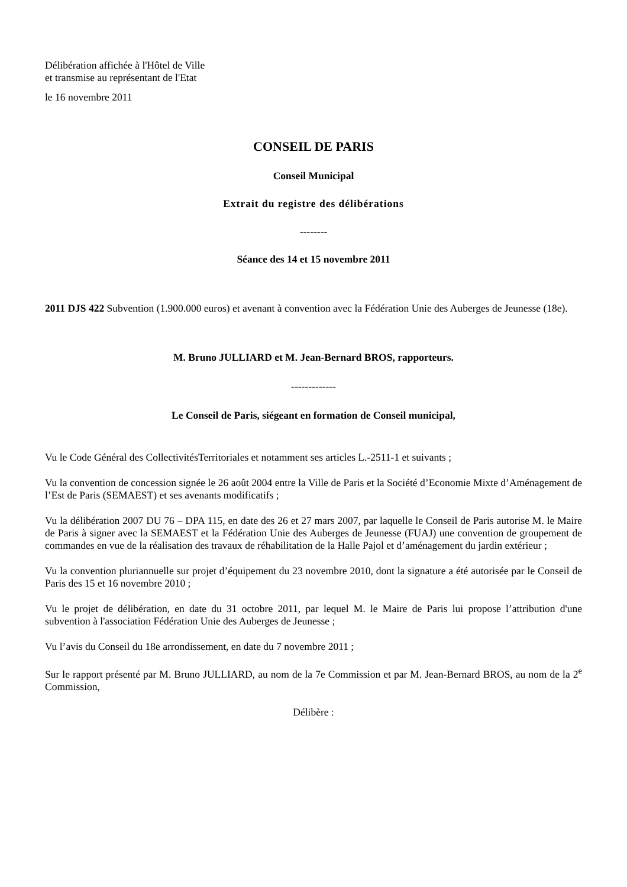Délibération affichée à l'Hôtel de Ville
et transmise au représentant de l'Etat
le 16 novembre 2011
CONSEIL DE PARIS
Conseil Municipal
Extrait du registre des délibérations
--------
Séance des 14 et 15 novembre 2011
2011 DJS 422 Subvention (1.900.000 euros) et avenant à convention avec la Fédération Unie des Auberges de Jeunesse (18e).
M. Bruno JULLIARD et M. Jean-Bernard BROS, rapporteurs.
-------------
Le Conseil de Paris, siégeant en formation de Conseil municipal,
Vu le Code Général des CollectivitésTerritoriales et notamment ses articles L.-2511-1 et suivants ;
Vu la convention de concession signée le 26 août 2004 entre la Ville de Paris et la Société d’Economie Mixte d’Aménagement de l’Est de Paris (SEMAEST) et ses avenants modificatifs ;
Vu la délibération 2007 DU 76 – DPA 115, en date des 26 et 27 mars 2007, par laquelle le Conseil de Paris autorise M. le Maire de Paris à signer avec la SEMAEST et la Fédération Unie des Auberges de Jeunesse (FUAJ) une convention de groupement de commandes en vue de la réalisation des travaux de réhabilitation de la Halle Pajol et d’aménagement du jardin extérieur ;
Vu la convention pluriannuelle sur projet d’équipement du 23 novembre 2010, dont la signature a été autorisée par le Conseil de Paris des 15 et 16 novembre 2010 ;
Vu le projet de délibération, en date du 31 octobre 2011, par lequel M. le Maire de Paris lui propose l’attribution d'une subvention à l'association Fédération Unie des Auberges de Jeunesse ;
Vu l’avis du Conseil du 18e arrondissement, en date du 7 novembre 2011 ;
Sur le rapport présenté par M. Bruno JULLIARD, au nom de la 7e Commission et par M. Jean-Bernard BROS, au nom de la 2<sup>e</sup> Commission,
Délibère :